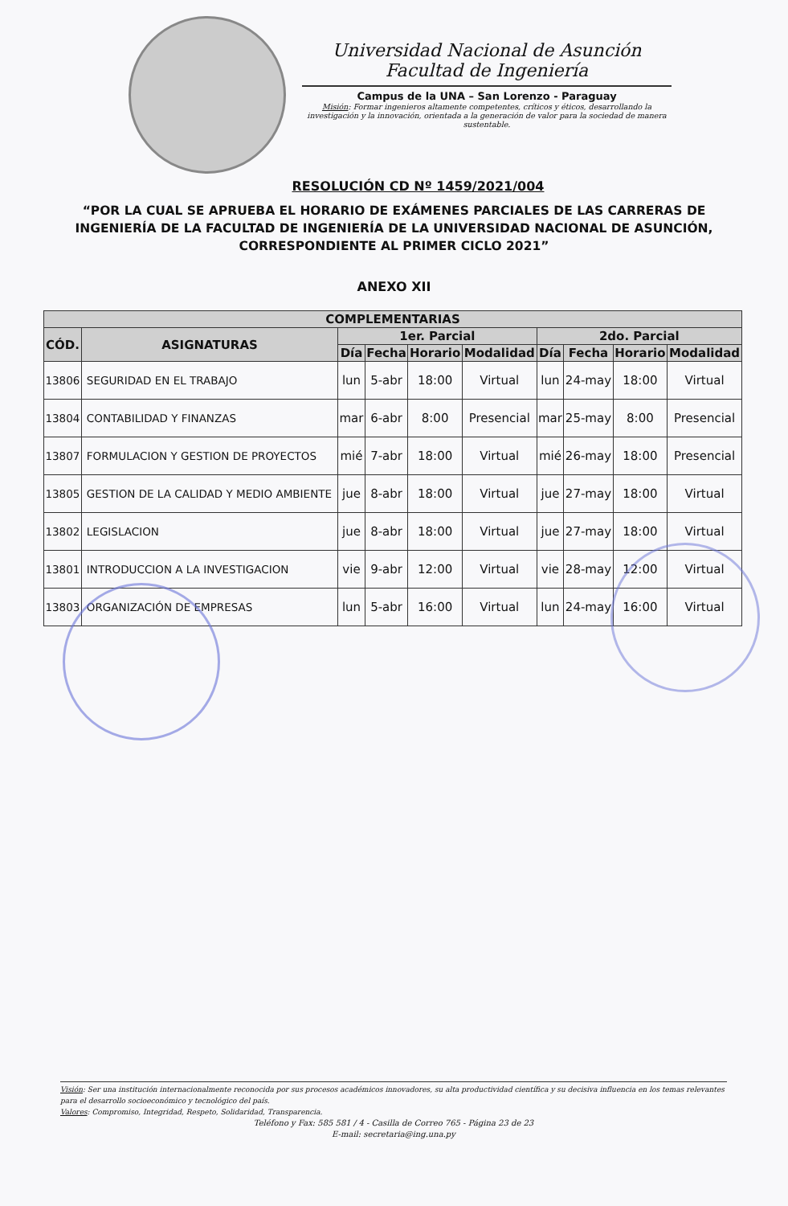Universidad Nacional de Asunción
Facultad de Ingeniería
Campus de la UNA – San Lorenzo - Paraguay
Misión: Formar ingenieros altamente competentes, críticos y éticos, desarrollando la investigación y la innovación, orientada a la generación de valor para la sociedad de manera sustentable.
RESOLUCIÓN CD Nº 1459/2021/004
“POR LA CUAL SE APRUEBA EL HORARIO DE EXÁMENES PARCIALES DE LAS CARRERAS DE INGENIERÍA DE LA FACULTAD DE INGENIERÍA DE LA UNIVERSIDAD NACIONAL DE ASUNCIÓN, CORRESPONDIENTE AL PRIMER CICLO 2021”
ANEXO XII
| COMPLEMENTARIAS | | | | | | | | | |
| --- | --- | --- | --- | --- | --- | --- | --- | --- | --- |
| CÓD. | ASIGNATURAS | 1er. Parcial | | | | 2do. Parcial | | | |
| | | Día | Fecha | Horario | Modalidad | Día | Fecha | Horario | Modalidad |
| 13806 | SEGURIDAD EN EL TRABAJO | lun | 5-abr | 18:00 | Virtual | lun | 24-may | 18:00 | Virtual |
| 13804 | CONTABILIDAD Y FINANZAS | mar | 6-abr | 8:00 | Presencial | mar | 25-may | 8:00 | Presencial |
| 13807 | FORMULACION Y GESTION DE PROYECTOS | mié | 7-abr | 18:00 | Virtual | mié | 26-may | 18:00 | Presencial |
| 13805 | GESTION DE LA CALIDAD Y MEDIO AMBIENTE | jue | 8-abr | 18:00 | Virtual | jue | 27-may | 18:00 | Virtual |
| 13802 | LEGISLACION | jue | 8-abr | 18:00 | Virtual | jue | 27-may | 18:00 | Virtual |
| 13801 | INTRODUCCION A LA INVESTIGACION | vie | 9-abr | 12:00 | Virtual | vie | 28-may | 12:00 | Virtual |
| 13803 | ORGANIZACIÓN DE EMPRESAS | lun | 5-abr | 16:00 | Virtual | lun | 24-may | 16:00 | Virtual |
Visión: Ser una institución internacionalmente reconocida por sus procesos académicos innovadores, su alta productividad científica y su decisiva influencia en los temas relevantes para el desarrollo socioeconómico y tecnológico del país.
Valores: Compromiso, Integridad, Respeto, Solidaridad, Transparencia.
Teléfono y Fax: 585 581 / 4 - Casilla de Correo 765 - Página 23 de 23
E-mail: secretaria@ing.una.py